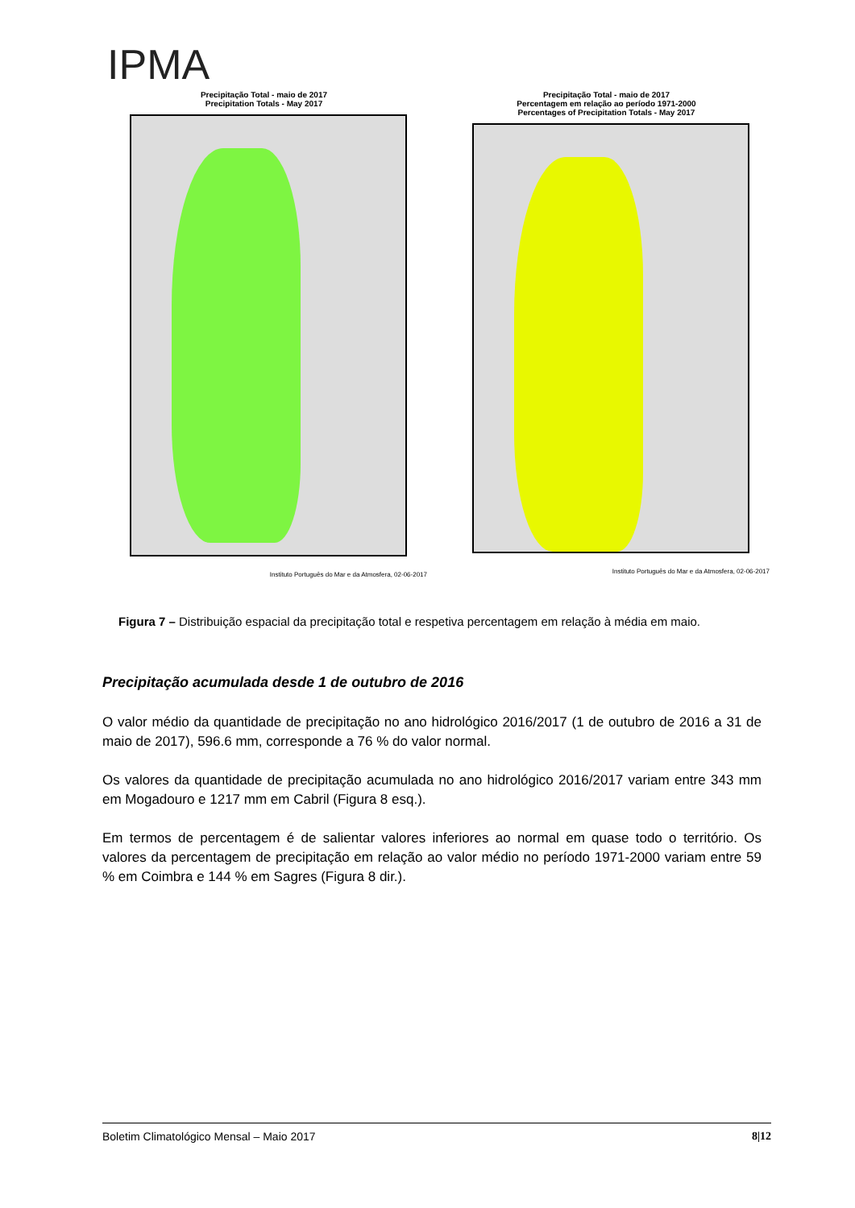IPMA
Precipitação Total - maio de 2017
Precipitation Totals - May 2017
Instituto Português do Mar e da Atmosfera, 02-06-2017
Precipitação Total - maio de 2017
Percentagem em relação ao período 1971-2000
Percentages of Precipitation Totals - May 2017
Instituto Português do Mar e da Atmosfera, 02-06-2017
Figura 7 – Distribuição espacial da precipitação total e respetiva percentagem em relação à média em maio.
Precipitação acumulada desde 1 de outubro de 2016
O valor médio da quantidade de precipitação no ano hidrológico 2016/2017 (1 de outubro de 2016 a 31 de maio de 2017), 596.6 mm, corresponde a 76 % do valor normal.
Os valores da quantidade de precipitação acumulada no ano hidrológico 2016/2017 variam entre 343 mm em Mogadouro e 1217 mm em Cabril (Figura 8 esq.).
Em termos de percentagem é de salientar valores inferiores ao normal em quase todo o território. Os valores da percentagem de precipitação em relação ao valor médio no período 1971-2000 variam entre 59 % em Coimbra e 144 % em Sagres (Figura 8 dir.).
Boletim Climatológico Mensal – Maio 2017 8|12